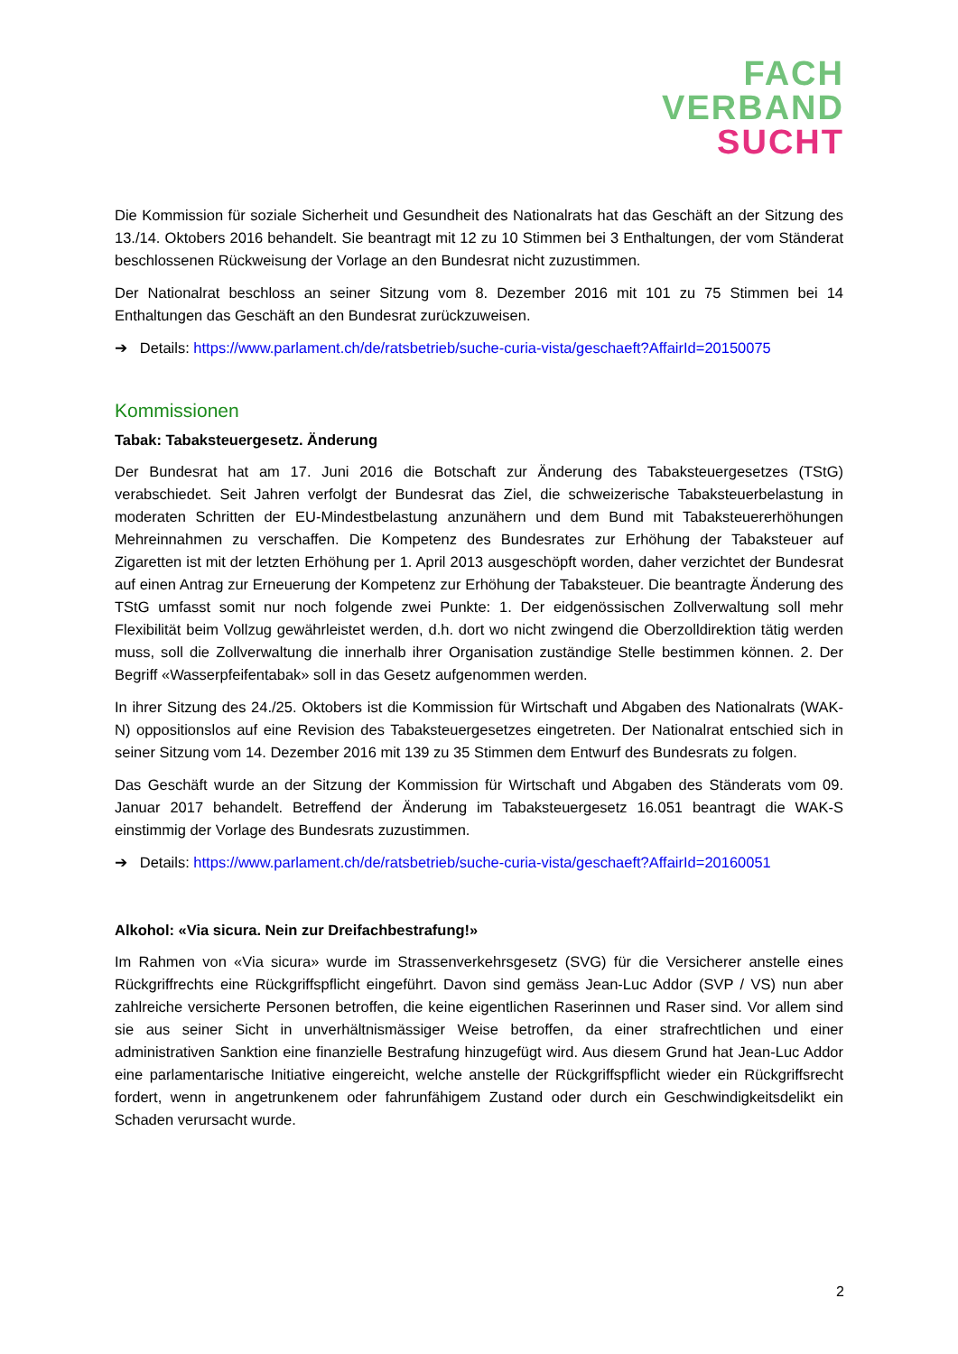FACH
VERBAND
SUCHT
Die Kommission für soziale Sicherheit und Gesundheit des Nationalrats hat das Geschäft an der Sitzung des 13./14. Oktobers 2016 behandelt. Sie beantragt mit 12 zu 10 Stimmen bei 3 Enthaltungen, der vom Ständerat beschlossenen Rückweisung der Vorlage an den Bundesrat nicht zuzustimmen.
Der Nationalrat beschloss an seiner Sitzung vom 8. Dezember 2016 mit 101 zu 75 Stimmen bei 14 Enthaltungen das Geschäft an den Bundesrat zurückzuweisen.
➔ Details: https://www.parlament.ch/de/ratsbetrieb/suche-curia-vista/geschaeft?AffairId=20150075
Kommissionen
Tabak: Tabaksteuergesetz. Änderung
Der Bundesrat hat am 17. Juni 2016 die Botschaft zur Änderung des Tabaksteuergesetzes (TStG) verabschiedet. Seit Jahren verfolgt der Bundesrat das Ziel, die schweizerische Tabaksteuerbelastung in moderaten Schritten der EU-Mindestbelastung anzunähern und dem Bund mit Tabaksteuererhöhungen Mehreinnahmen zu verschaffen. Die Kompetenz des Bundesrates zur Erhöhung der Tabaksteuer auf Zigaretten ist mit der letzten Erhöhung per 1. April 2013 ausgeschöpft worden, daher verzichtet der Bundesrat auf einen Antrag zur Erneuerung der Kompetenz zur Erhöhung der Tabaksteuer. Die beantragte Änderung des TStG umfasst somit nur noch folgende zwei Punkte: 1. Der eidgenössischen Zollverwaltung soll mehr Flexibilität beim Vollzug gewährleistet werden, d.h. dort wo nicht zwingend die Oberzolldirektion tätig werden muss, soll die Zollverwaltung die innerhalb ihrer Organisation zuständige Stelle bestimmen können. 2. Der Begriff «Wasserpfeifentabak» soll in das Gesetz aufgenommen werden.
In ihrer Sitzung des 24./25. Oktobers ist die Kommission für Wirtschaft und Abgaben des Nationalrats (WAK-N) oppositionslos auf eine Revision des Tabaksteuergesetzes eingetreten. Der Nationalrat entschied sich in seiner Sitzung vom 14. Dezember 2016 mit 139 zu 35 Stimmen dem Entwurf des Bundesrats zu folgen.
Das Geschäft wurde an der Sitzung der Kommission für Wirtschaft und Abgaben des Ständerats vom 09. Januar 2017 behandelt. Betreffend der Änderung im Tabaksteuergesetz 16.051 beantragt die WAK-S einstimmig der Vorlage des Bundesrats zuzustimmen.
➔ Details: https://www.parlament.ch/de/ratsbetrieb/suche-curia-vista/geschaeft?AffairId=20160051
Alkohol: «Via sicura. Nein zur Dreifachbestrafung!»
Im Rahmen von «Via sicura» wurde im Strassenverkehrsgesetz (SVG) für die Versicherer anstelle eines Rückgriffrechts eine Rückgriffspflicht eingeführt. Davon sind gemäss Jean-Luc Addor (SVP / VS) nun aber zahlreiche versicherte Personen betroffen, die keine eigentlichen Raserinnen und Raser sind. Vor allem sind sie aus seiner Sicht in unverhältnismässiger Weise betroffen, da einer strafrechtlichen und einer administrativen Sanktion eine finanzielle Bestrafung hinzugefügt wird. Aus diesem Grund hat Jean-Luc Addor eine parlamentarische Initiative eingereicht, welche anstelle der Rückgriffspflicht wieder ein Rückgriffsrecht fordert, wenn in angetrunkenem oder fahrunfähigem Zustand oder durch ein Geschwindigkeitsdelikt ein Schaden verursacht wurde.
2